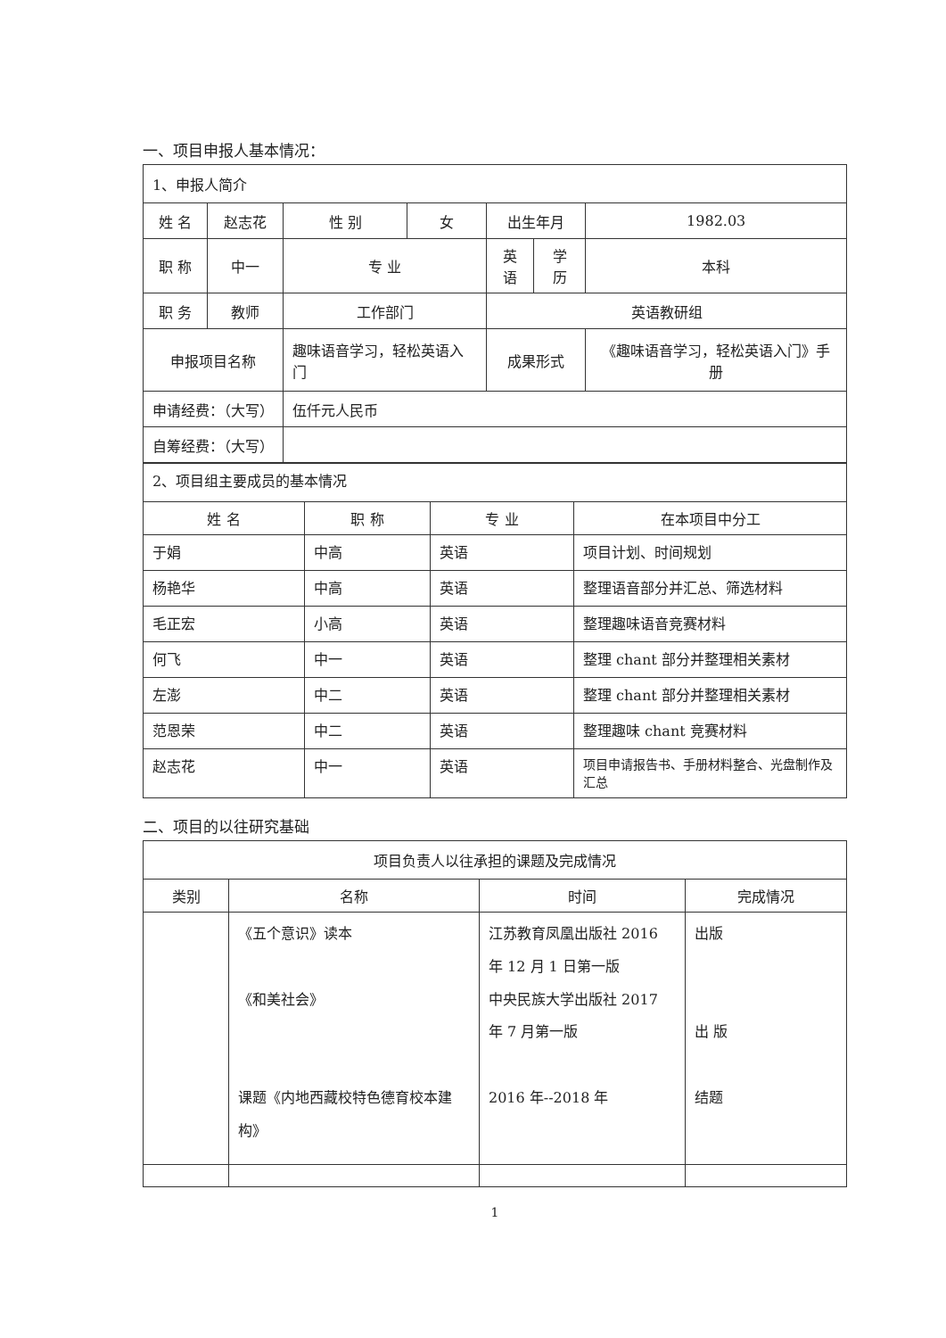一、项目申报人基本情况：
| 1、申报人简介 | | | | | | |
| 姓 名 | 赵志花 | 性 别 | 女 | 出生年月 | | 1982.03 |
| 职 称 | 中一 | 专 业 | | 英语 | 学 历 | 本科 |
| 职 务 | 教师 | 工作部门 | | 英语教研组 | | |
| 申报项目名称 | | 趣味语音学习，轻松英语入门 | | 成果形式 | | 《趣味语音学习，轻松英语入门》手册 |
| 申请经费：（大写） | | 伍仟元人民币 | | | | |
| 自筹经费：（大写） | | | | | | |
| 2、项目组主要成员的基本情况 | | | |
| 姓 名 | 职 称 | 专 业 | 在本项目中分工 |
| 于娟 | 中高 | 英语 | 项目计划、时间规划 |
| 杨艳华 | 中高 | 英语 | 整理语音部分并汇总、筛选材料 |
| 毛正宏 | 小高 | 英语 | 整理趣味语音竞赛材料 |
| 何飞 | 中一 | 英语 | 整理 chant 部分并整理相关素材 |
| 左澎 | 中二 | 英语 | 整理 chant 部分并整理相关素材 |
| 范恩荣 | 中二 | 英语 | 整理趣味 chant 竞赛材料 |
| 赵志花 | 中一 | 英语 | 项目申请报告书、手册材料整合、光盘制作及汇总 |
二、项目的以往研究基础
| 项目负责人以往承担的课题及完成情况 | | | |
| 类别 | 名称 | 时间 | 完成情况 |
| | 《五个意识》读本 《和美社会》 课题《内地西藏校特色德育校本建构》 | 江苏教育凤凰出版社 2016 年 12 月 1 日第一版 中央民族大学出版社 2017 年 7 月第一版 2016 年--2018 年 | 出版 出 版 结题 |
1